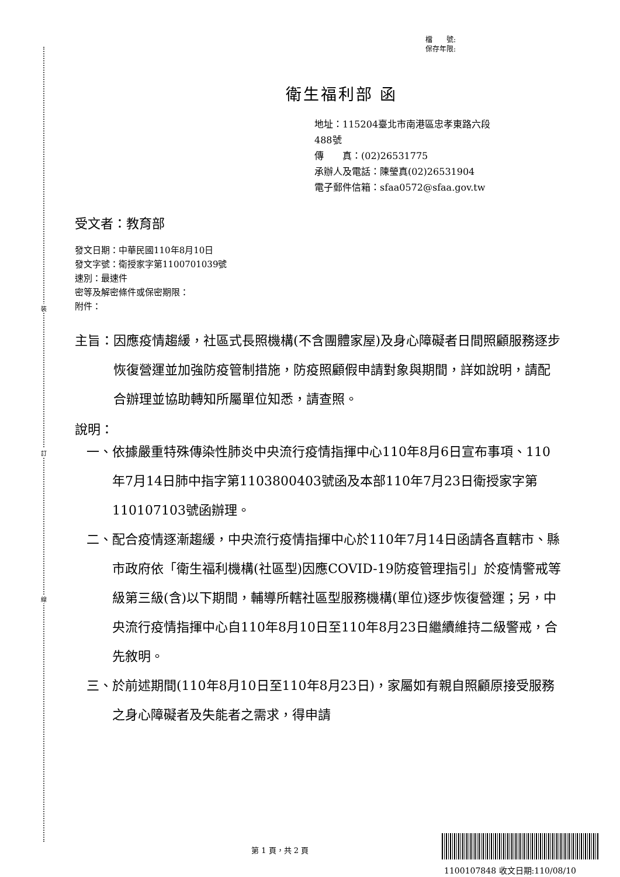裝
訂
線
檔　　號:
保存年限:
衛生福利部 函
地址：115204臺北市南港區忠孝東路六段
488號
傳　　真：(02)26531775
承辦人及電話：陳瑩真(02)26531904
電子郵件信箱：sfaa0572@sfaa.gov.tw
受文者：教育部
發文日期：中華民國110年8月10日
發文字號：衛授家字第1100701039號
速別：最速件
密等及解密條件或保密期限：
附件：
主旨： 因應疫情趨緩，社區式長照機構(不含團體家屋)及身心障礙者日間照顧服務逐步恢復營運並加強防疫管制措施，防疫照顧假申請對象與期間，詳如說明，請配合辦理並協助轉知所屬單位知悉，請查照。
說明：
一、 依據嚴重特殊傳染性肺炎中央流行疫情指揮中心110年8月6日宣布事項、110年7月14日肺中指字第1103800403號函及本部110年7月23日衛授家字第110107103號函辦理。
二、 配合疫情逐漸趨緩，中央流行疫情指揮中心於110年7月14日函請各直轄市、縣市政府依「衛生福利機構(社區型)因應COVID-19防疫管理指引」於疫情警戒等級第三級(含)以下期間，輔導所轄社區型服務機構(單位)逐步恢復營運；另，中央流行疫情指揮中心自110年8月10日至110年8月23日繼續維持二級警戒，合先敘明。
三、 於前述期間(110年8月10日至110年8月23日)，家屬如有親自照顧原接受服務之身心障礙者及失能者之需求，得申請
第 1 頁，共 2 頁
1100107848 收文日期:110/08/10